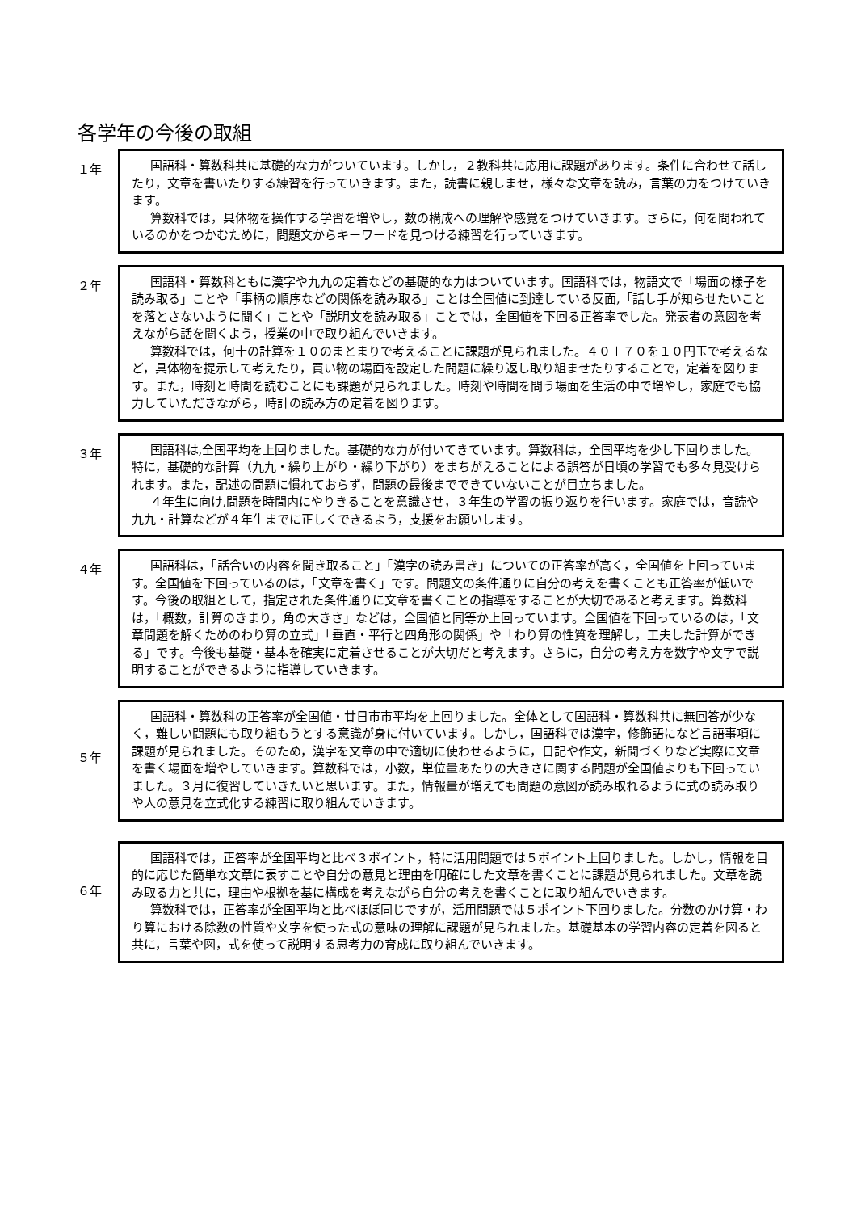各学年の今後の取組
１年
国語科・算数科共に基礎的な力がついています。しかし，２教科共に応用に課題があります。条件に合わせて話したり，文章を書いたりする練習を行っていきます。また，読書に親しませ，様々な文章を読み，言葉の力をつけていきます。
算数科では，具体物を操作する学習を増やし，数の構成への理解や感覚をつけていきます。さらに，何を問われているのかをつかむために，問題文からキーワードを見つける練習を行っていきます。
２年
国語科・算数科ともに漢字や九九の定着などの基礎的な力はついています。国語科では，物語文で「場面の様子を読み取る」ことや「事柄の順序などの関係を読み取る」ことは全国値に到達している反面,「話し手が知らせたいことを落とさないように聞く」ことや「説明文を読み取る」ことでは，全国値を下回る正答率でした。発表者の意図を考えながら話を聞くよう，授業の中で取り組んでいきます。
算数科では，何十の計算を１０のまとまりで考えることに課題が見られました。４０＋７０を１０円玉で考えるなど，具体物を提示して考えたり，買い物の場面を設定した問題に繰り返し取り組ませたりすることで，定着を図ります。また，時刻と時間を読むことにも課題が見られました。時刻や時間を問う場面を生活の中で増やし，家庭でも協力していただきながら，時計の読み方の定着を図ります。
３年
国語科は,全国平均を上回りました。基礎的な力が付いてきています。算数科は，全国平均を少し下回りました。特に，基礎的な計算（九九・繰り上がり・繰り下がり）をまちがえることによる誤答が日頃の学習でも多々見受けられます。また，記述の問題に慣れておらず，問題の最後までできていないことが目立ちました。
４年生に向け,問題を時間内にやりきることを意識させ，３年生の学習の振り返りを行います。家庭では，音読や九九・計算などが４年生までに正しくできるよう，支援をお願いします。
４年
国語科は，「話合いの内容を聞き取ること」「漢字の読み書き」についての正答率が高く，全国値を上回っています。全国値を下回っているのは，「文章を書く」です。問題文の条件通りに自分の考えを書くことも正答率が低いです。今後の取組として，指定された条件通りに文章を書くことの指導をすることが大切であると考えます。算数科は，「概数，計算のきまり，角の大きさ」などは，全国値と同等か上回っています。全国値を下回っているのは，「文章問題を解くためのわり算の立式」「垂直・平行と四角形の関係」や「わり算の性質を理解し，工夫した計算ができる」です。今後も基礎・基本を確実に定着させることが大切だと考えます。さらに，自分の考え方を数字や文字で説明することができるように指導していきます。
５年
国語科・算数科の正答率が全国値・廿日市市平均を上回りました。全体として国語科・算数科共に無回答が少なく，難しい問題にも取り組もうとする意識が身に付いています。しかし，国語科では漢字，修飾語になど言語事項に課題が見られました。そのため，漢字を文章の中で適切に使わせるように，日記や作文，新聞づくりなど実際に文章を書く場面を増やしていきます。算数科では，小数，単位量あたりの大きさに関する問題が全国値よりも下回っていました。３月に復習していきたいと思います。また，情報量が増えても問題の意図が読み取れるように式の読み取りや人の意見を立式化する練習に取り組んでいきます。
６年
国語科では，正答率が全国平均と比べ３ポイント，特に活用問題では５ポイント上回りました。しかし，情報を目的に応じた簡単な文章に表すことや自分の意見と理由を明確にした文章を書くことに課題が見られました。文章を読み取る力と共に，理由や根拠を基に構成を考えながら自分の考えを書くことに取り組んでいきます。
算数科では，正答率が全国平均と比べほぼ同じですが，活用問題では５ポイント下回りました。分数のかけ算・わり算における除数の性質や文字を使った式の意味の理解に課題が見られました。基礎基本の学習内容の定着を図ると共に，言葉や図，式を使って説明する思考力の育成に取り組んでいきます。